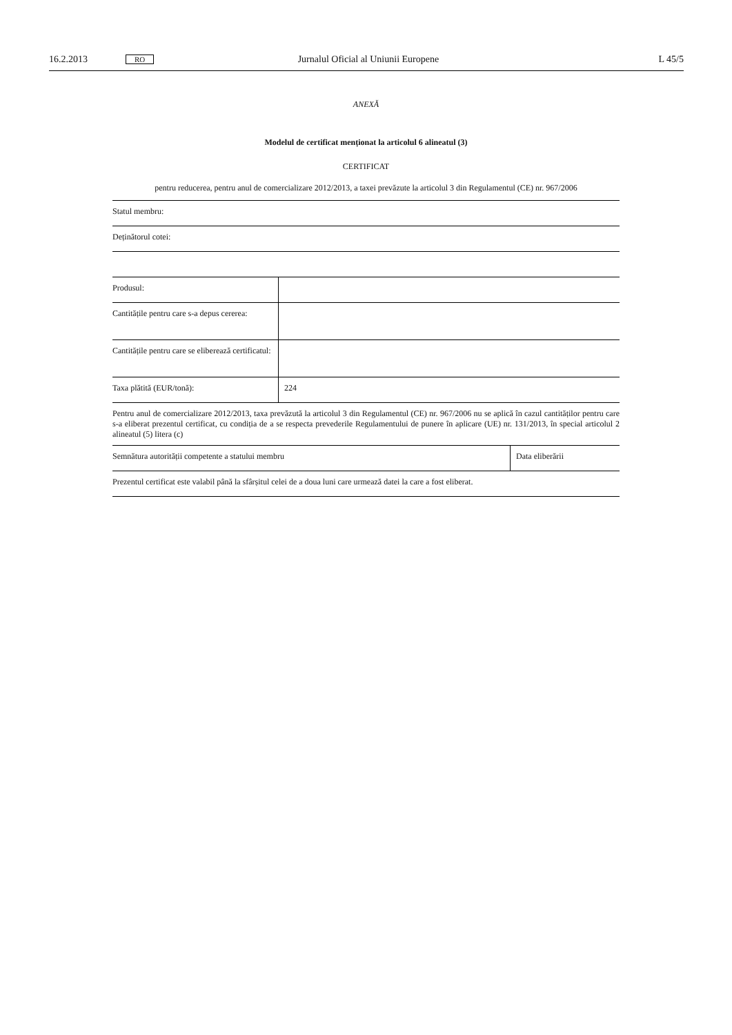16.2.2013 RO Jurnalul Oficial al Uniunii Europene L 45/5
ANEXĂ
Modelul de certificat menționat la articolul 6 alineatul (3)
CERTIFICAT
pentru reducerea, pentru anul de comercializare 2012/2013, a taxei prevăzute la articolul 3 din Regulamentul (CE) nr. 967/2006
| Statul membru: |
| Deținătorul cotei: |
| Produsul: | |
| Cantitățile pentru care s-a depus cererea: | |
| Cantitățile pentru care se eliberează certificatul: | |
| Taxa plătită (EUR/tonă): | 224 |
Pentru anul de comercializare 2012/2013, taxa prevăzută la articolul 3 din Regulamentul (CE) nr. 967/2006 nu se aplică în cazul cantităților pentru care s-a eliberat prezentul certificat, cu condiția de a se respecta prevederile Regulamentului de punere în aplicare (UE) nr. 131/2013, în special articolul 2 alineatul (5) litera (c)
| Semnătura autorității competente a statului membru | Data eliberării |
| Prezentul certificat este valabil până la sfârșitul celei de a doua luni care urmează datei la care a fost eliberat. | |